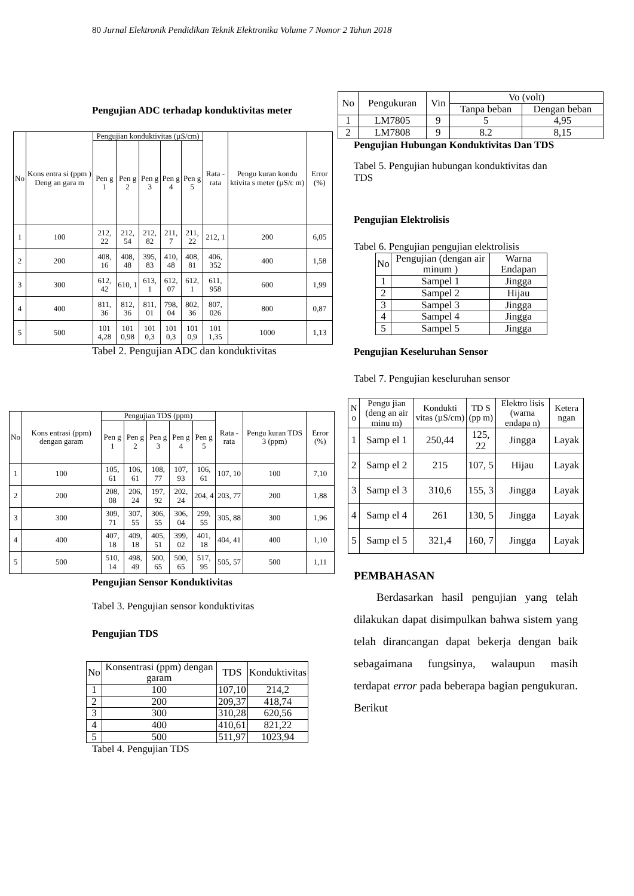80 Jurnal Elektronik Pendidikan Teknik Elektronika Volume 7 Nomor 2 Tahun 2018
Pengujian ADC terhadap konduktivitas meter
| No | Kons entra si (ppm ) Deng an gara m | Pengujian konduktivitas (µS/cm) | | | | | Rata -rata | Pengu kuran kondu ktivita s meter (µS/c m) | Error (%) |
| --- | --- | --- | --- | --- | --- | --- | --- | --- | --- |
| | | Pen g 1 | Pen g 2 | Pen g 3 | Pen g 4 | Pen g 5 | | | |
| 1 | 100 | 212, 22 | 212, 54 | 212, 82 | 211, 7 | 211, 22 | 212, 1 | 200 | 6,05 |
| 2 | 200 | 408, 16 | 408, 48 | 395, 83 | 410, 48 | 408, 81 | 406, 352 | 400 | 1,58 |
| 3 | 300 | 612, 42 | 610, 1 | 613, 1 | 612, 07 | 612, 1 | 611, 958 | 600 | 1,99 |
| 4 | 400 | 811, 36 | 812, 36 | 811, 01 | 798, 04 | 802, 36 | 807, 026 | 800 | 0,87 |
| 5 | 500 | 101 4,28 | 101 0,98 | 101 0,3 | 101 0,3 | 101 0,9 | 101 1,35 | 1000 | 1,13 |
Tabel 2. Pengujian ADC dan konduktivitas
| No | Kons entrasi (ppm) dengan garam | Pengujian TDS (ppm) | | | | | Rata -rata | Pengu kuran TDS 3 (ppm) | Error (%) |
| --- | --- | --- | --- | --- | --- | --- | --- | --- | --- |
| | | Pen g 1 | Pen g 2 | Pen g 3 | Pen g 4 | Pen g 5 | | | |
| 1 | 100 | 105, 61 | 106, 61 | 108, 77 | 107, 93 | 106, 61 | 107, 10 | 100 | 7,10 |
| 2 | 200 | 208, 08 | 206, 24 | 197, 92 | 202, 24 | 204, 4 | 203, 77 | 200 | 1,88 |
| 3 | 300 | 309, 71 | 307, 55 | 306, 55 | 306, 04 | 299, 55 | 305, 88 | 300 | 1,96 |
| 4 | 400 | 407, 18 | 409, 18 | 405, 51 | 399, 02 | 401, 18 | 404, 41 | 400 | 1,10 |
| 5 | 500 | 510, 14 | 498, 49 | 500, 65 | 500, 65 | 517, 95 | 505, 57 | 500 | 1,11 |
Pengujian Sensor Konduktivitas
Tabel 3. Pengujian sensor konduktivitas
Pengujian TDS
| No | Konsentrasi (ppm) dengan garam | TDS | Konduktivitas |
| --- | --- | --- | --- |
| 1 | 100 | 107,10 | 214,2 |
| 2 | 200 | 209,37 | 418,74 |
| 3 | 300 | 310,28 | 620,56 |
| 4 | 400 | 410,61 | 821,22 |
| 5 | 500 | 511,97 | 1023,94 |
Tabel 4. Pengujian TDS
| No | Pengukuran | Vin | Vo (volt) | |
| --- | --- | --- | --- | --- |
| | | | Tanpa beban | Dengan beban |
| 1 | LM7805 | 9 | 5 | 4,95 |
| 2 | LM7808 | 9 | 8.2 | 8,15 |
Pengujian Hubungan Konduktivitas Dan TDS
Tabel 5. Pengujian hubungan konduktivitas dan TDS
Pengujian Elektrolisis
Tabel 6. Pengujian pengujian elektrolisis
| No | Pengujian (dengan air minum ) | Warna Endapan |
| --- | --- | --- |
| 1 | Sampel 1 | Jingga |
| 2 | Sampel 2 | Hijau |
| 3 | Sampel 3 | Jingga |
| 4 | Sampel 4 | Jingga |
| 5 | Sampel 5 | Jingga |
Pengujian Keseluruhan Sensor
Tabel 7. Pengujian keseluruhan sensor
| N o | Pengu jian (deng an air minu m) | Kondukti vitas (µS/cm) | TD S (pp m) | Elektro lisis (warna endapa n) | Ketera ngan |
| --- | --- | --- | --- | --- | --- |
| 1 | Samp el 1 | 250,44 | 125, 22 | Jingga | Layak |
| 2 | Samp el 2 | 215 | 107, 5 | Hijau | Layak |
| 3 | Samp el 3 | 310,6 | 155, 3 | Jingga | Layak |
| 4 | Samp el 4 | 261 | 130, 5 | Jingga | Layak |
| 5 | Samp el 5 | 321,4 | 160, 7 | Jingga | Layak |
PEMBAHASAN
Berdasarkan hasil pengujian yang telah dilakukan dapat disimpulkan bahwa sistem yang telah dirancangan dapat bekerja dengan baik sebagaimana fungsinya, walaupun masih terdapat error pada beberapa bagian pengukuran. Berikut